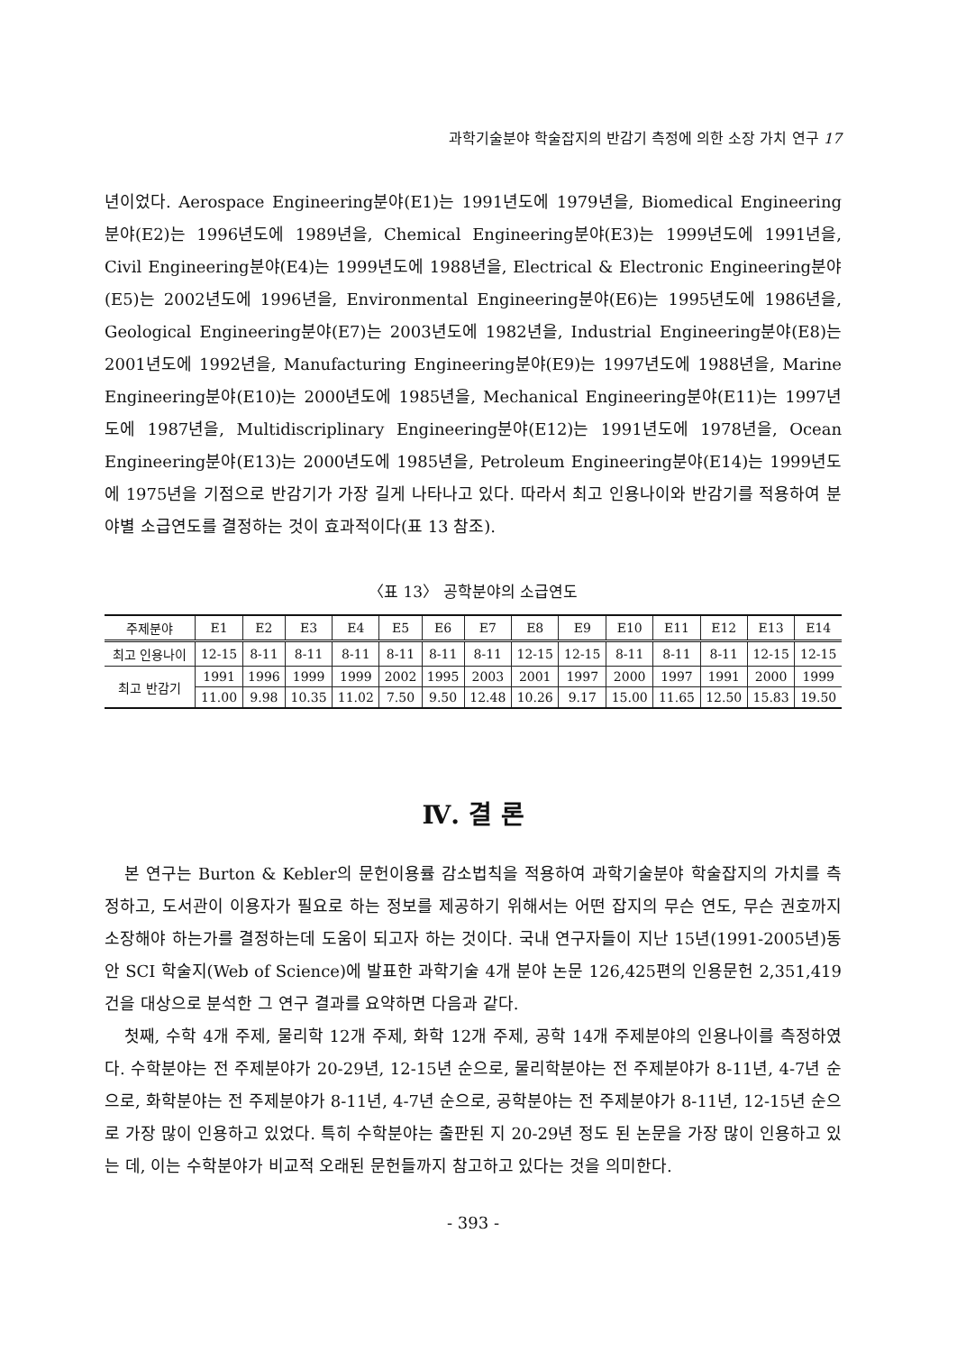과학기술분야 학술잡지의 반감기 측정에 의한 소장 가치 연구 17
년이었다. Aerospace Engineering분야(E1)는 1991년도에 1979년을, Biomedical Engineering분야(E2)는 1996년도에 1989년을, Chemical Engineering분야(E3)는 1999년도에 1991년을, Civil Engineering분야(E4)는 1999년도에 1988년을, Electrical & Electronic Engineering분야(E5)는 2002년도에 1996년을, Environmental Engineering분야(E6)는 1995년도에 1986년을, Geological Engineering분야(E7)는 2003년도에 1982년을, Industrial Engineering분야(E8)는 2001년도에 1992년을, Manufacturing Engineering분야(E9)는 1997년도에 1988년을, Marine Engineering분야(E10)는 2000년도에 1985년을, Mechanical Engineering분야(E11)는 1997년도에 1987년을, Multidiscriplinary Engineering분야(E12)는 1991년도에 1978년을, Ocean Engineering분야(E13)는 2000년도에 1985년을, Petroleum Engineering분야(E14)는 1999년도에 1975년을 기점으로 반감기가 가장 길게 나타나고 있다. 따라서 최고 인용나이와 반감기를 적용하여 분야별 소급연도를 결정하는 것이 효과적이다(표 13 참조).
〈표 13〉 공학분야의 소급연도
| 주제분야 | E1 | E2 | E3 | E4 | E5 | E6 | E7 | E8 | E9 | E10 | E11 | E12 | E13 | E14 |
| --- | --- | --- | --- | --- | --- | --- | --- | --- | --- | --- | --- | --- | --- | --- |
| 최고 인용나이 | 12-15 | 8-11 | 8-11 | 8-11 | 8-11 | 8-11 | 8-11 | 12-15 | 12-15 | 8-11 | 8-11 | 8-11 | 12-15 | 12-15 |
| 최고 반감기 | 1991 | 1996 | 1999 | 1999 | 2002 | 1995 | 2003 | 2001 | 1997 | 2000 | 1997 | 1991 | 2000 | 1999 |
| | 11.00 | 9.98 | 10.35 | 11.02 | 7.50 | 9.50 | 12.48 | 10.26 | 9.17 | 15.00 | 11.65 | 12.50 | 15.83 | 19.50 |
Ⅳ. 결 론
본 연구는 Burton & Kebler의 문헌이용률 감소법칙을 적용하여 과학기술분야 학술잡지의 가치를 측정하고, 도서관이 이용자가 필요로 하는 정보를 제공하기 위해서는 어떤 잡지의 무슨 연도, 무슨 권호까지 소장해야 하는가를 결정하는데 도움이 되고자 하는 것이다. 국내 연구자들이 지난 15년(1991-2005년)동안 SCI 학술지(Web of Science)에 발표한 과학기술 4개 분야 논문 126,425편의 인용문헌 2,351,419건을 대상으로 분석한 그 연구 결과를 요약하면 다음과 같다.
첫째, 수학 4개 주제, 물리학 12개 주제, 화학 12개 주제, 공학 14개 주제분야의 인용나이를 측정하였다. 수학분야는 전 주제분야가 20-29년, 12-15년 순으로, 물리학분야는 전 주제분야가 8-11년, 4-7년 순으로, 화학분야는 전 주제분야가 8-11년, 4-7년 순으로, 공학분야는 전 주제분야가 8-11년, 12-15년 순으로 가장 많이 인용하고 있었다. 특히 수학분야는 출판된 지 20-29년 정도 된 논문을 가장 많이 인용하고 있는 데, 이는 수학분야가 비교적 오래된 문헌들까지 참고하고 있다는 것을 의미한다.
- 393 -